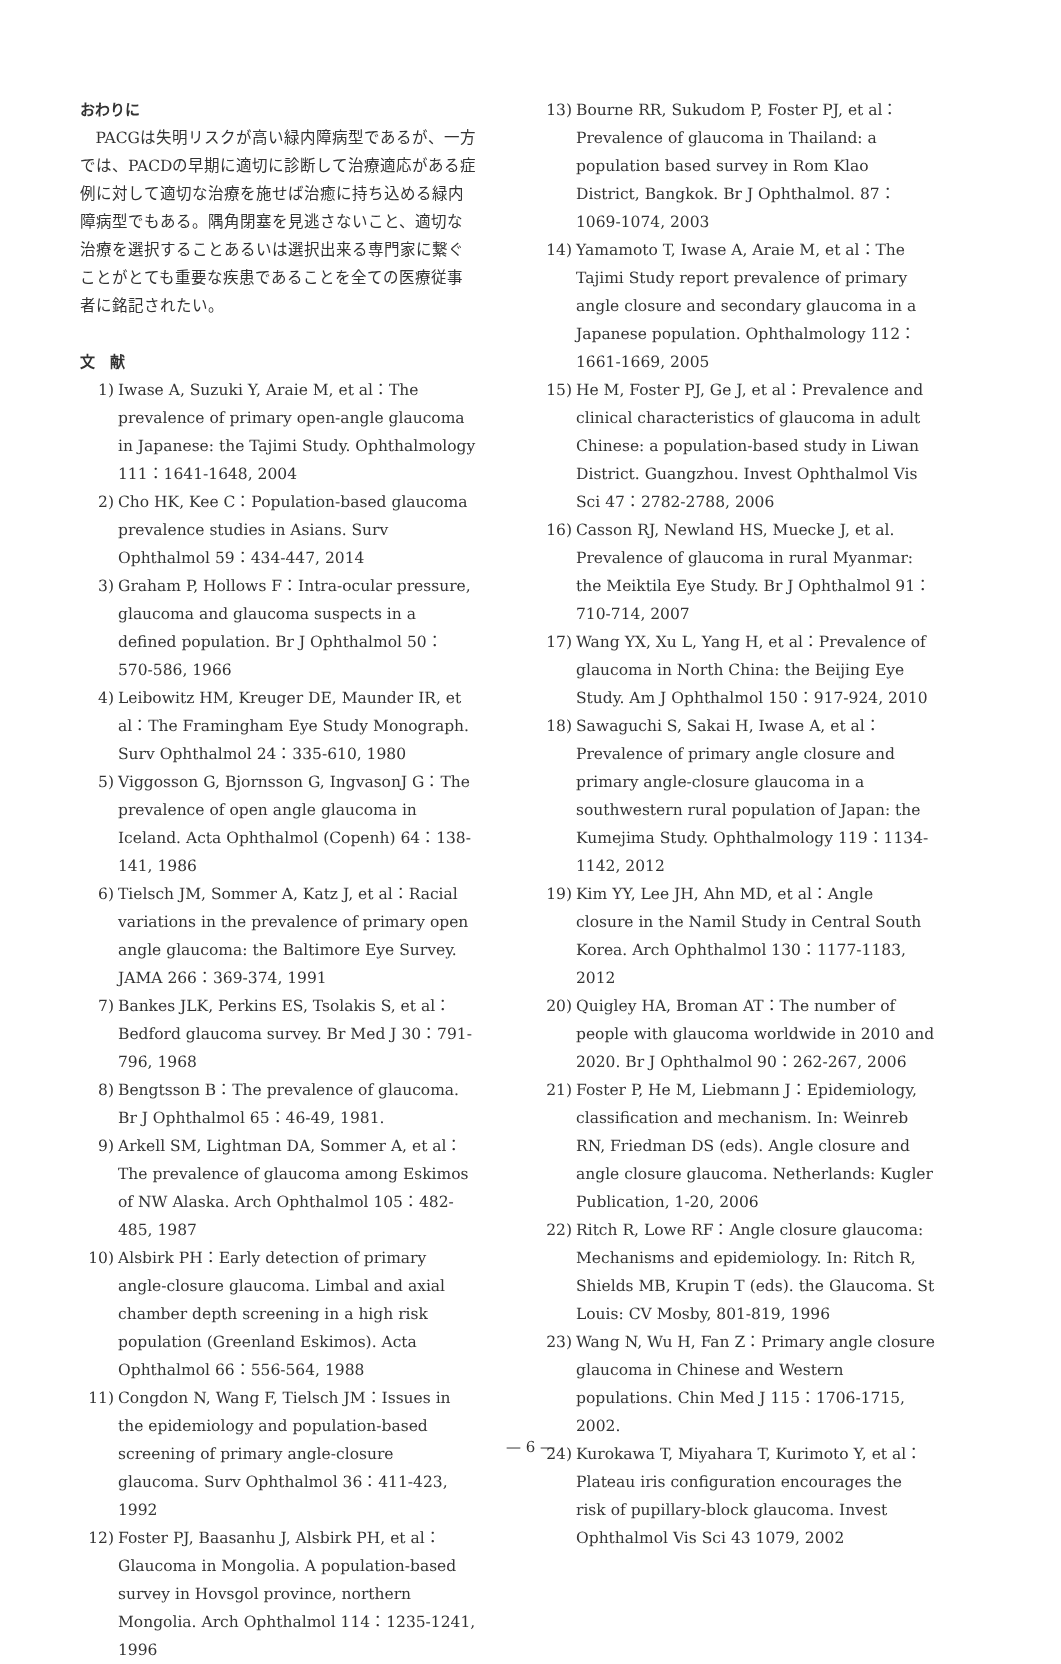おわりに
PACGは失明リスクが高い緑内障病型であるが、一方では、PACDの早期に適切に診断して治療適応がある症例に対して適切な治療を施せば治癒に持ち込める緑内障病型でもある。隅角閉塞を見逃さないこと、適切な治療を選択することあるいは選択出来る専門家に繋ぐことがとても重要な疾患であることを全ての医療従事者に銘記されたい。
文　献
1) Iwase A, Suzuki Y, Araie M, et al：The prevalence of primary open-angle glaucoma in Japanese: the Tajimi Study. Ophthalmology 111：1641-1648, 2004
2) Cho HK, Kee C：Population-based glaucoma prevalence studies in Asians. Surv Ophthalmol 59：434-447, 2014
3) Graham P, Hollows F：Intra-ocular pressure, glaucoma and glaucoma suspects in a defined population. Br J Ophthalmol 50：570-586, 1966
4) Leibowitz HM, Kreuger DE, Maunder IR, et al：The Framingham Eye Study Monograph. Surv Ophthalmol 24：335-610, 1980
5) Viggosson G, Bjornsson G, IngvasonJ G：The prevalence of open angle glaucoma in Iceland. Acta Ophthalmol (Copenh) 64：138-141, 1986
6) Tielsch JM, Sommer A, Katz J, et al：Racial variations in the prevalence of primary open angle glaucoma: the Baltimore Eye Survey. JAMA 266：369-374, 1991
7) Bankes JLK, Perkins ES, Tsolakis S, et al：Bedford glaucoma survey. Br Med J 30：791-796, 1968
8) Bengtsson B：The prevalence of glaucoma. Br J Ophthalmol 65：46-49, 1981.
9) Arkell SM, Lightman DA, Sommer A, et al：The prevalence of glaucoma among Eskimos of NW Alaska. Arch Ophthalmol 105：482-485, 1987
10) Alsbirk PH：Early detection of primary angle-closure glaucoma. Limbal and axial chamber depth screening in a high risk population (Greenland Eskimos). Acta Ophthalmol 66：556-564, 1988
11) Congdon N, Wang F, Tielsch JM：Issues in the epidemiology and population-based screening of primary angle-closure glaucoma. Surv Ophthalmol 36：411-423, 1992
12) Foster PJ, Baasanhu J, Alsbirk PH, et al：Glaucoma in Mongolia. A population-based survey in Hovsgol province, northern Mongolia. Arch Ophthalmol 114：1235-1241, 1996
13) Bourne RR, Sukudom P, Foster PJ, et al：Prevalence of glaucoma in Thailand: a population based survey in Rom Klao District, Bangkok. Br J Ophthalmol. 87：1069-1074, 2003
14) Yamamoto T, Iwase A, Araie M, et al：The Tajimi Study report prevalence of primary angle closure and secondary glaucoma in a Japanese population. Ophthalmology 112：1661-1669, 2005
15) He M, Foster PJ, Ge J, et al：Prevalence and clinical characteristics of glaucoma in adult Chinese: a population-based study in Liwan District. Guangzhou. Invest Ophthalmol Vis Sci 47：2782-2788, 2006
16) Casson RJ, Newland HS, Muecke J, et al. Prevalence of glaucoma in rural Myanmar: the Meiktila Eye Study. Br J Ophthalmol 91：710-714, 2007
17) Wang YX, Xu L, Yang H, et al：Prevalence of glaucoma in North China: the Beijing Eye Study. Am J Ophthalmol 150：917-924, 2010
18) Sawaguchi S, Sakai H, Iwase A, et al：Prevalence of primary angle closure and primary angle-closure glaucoma in a southwestern rural population of Japan: the Kumejima Study. Ophthalmology 119：1134-1142, 2012
19) Kim YY, Lee JH, Ahn MD, et al：Angle closure in the Namil Study in Central South Korea. Arch Ophthalmol 130：1177-1183, 2012
20) Quigley HA, Broman AT：The number of people with glaucoma worldwide in 2010 and 2020. Br J Ophthalmol 90：262-267, 2006
21) Foster P, He M, Liebmann J：Epidemiology, classification and mechanism. In: Weinreb RN, Friedman DS (eds). Angle closure and angle closure glaucoma. Netherlands: Kugler Publication, 1-20, 2006
22) Ritch R, Lowe RF：Angle closure glaucoma: Mechanisms and epidemiology. In: Ritch R, Shields MB, Krupin T (eds). the Glaucoma. St Louis: CV Mosby, 801-819, 1996
23) Wang N, Wu H, Fan Z：Primary angle closure glaucoma in Chinese and Western populations. Chin Med J 115：1706-1715, 2002.
24) Kurokawa T, Miyahara T, Kurimoto Y, et al：Plateau iris configuration encourages the risk of pupillary-block glaucoma. Invest Ophthalmol Vis Sci 43 1079, 2002
— 6 —